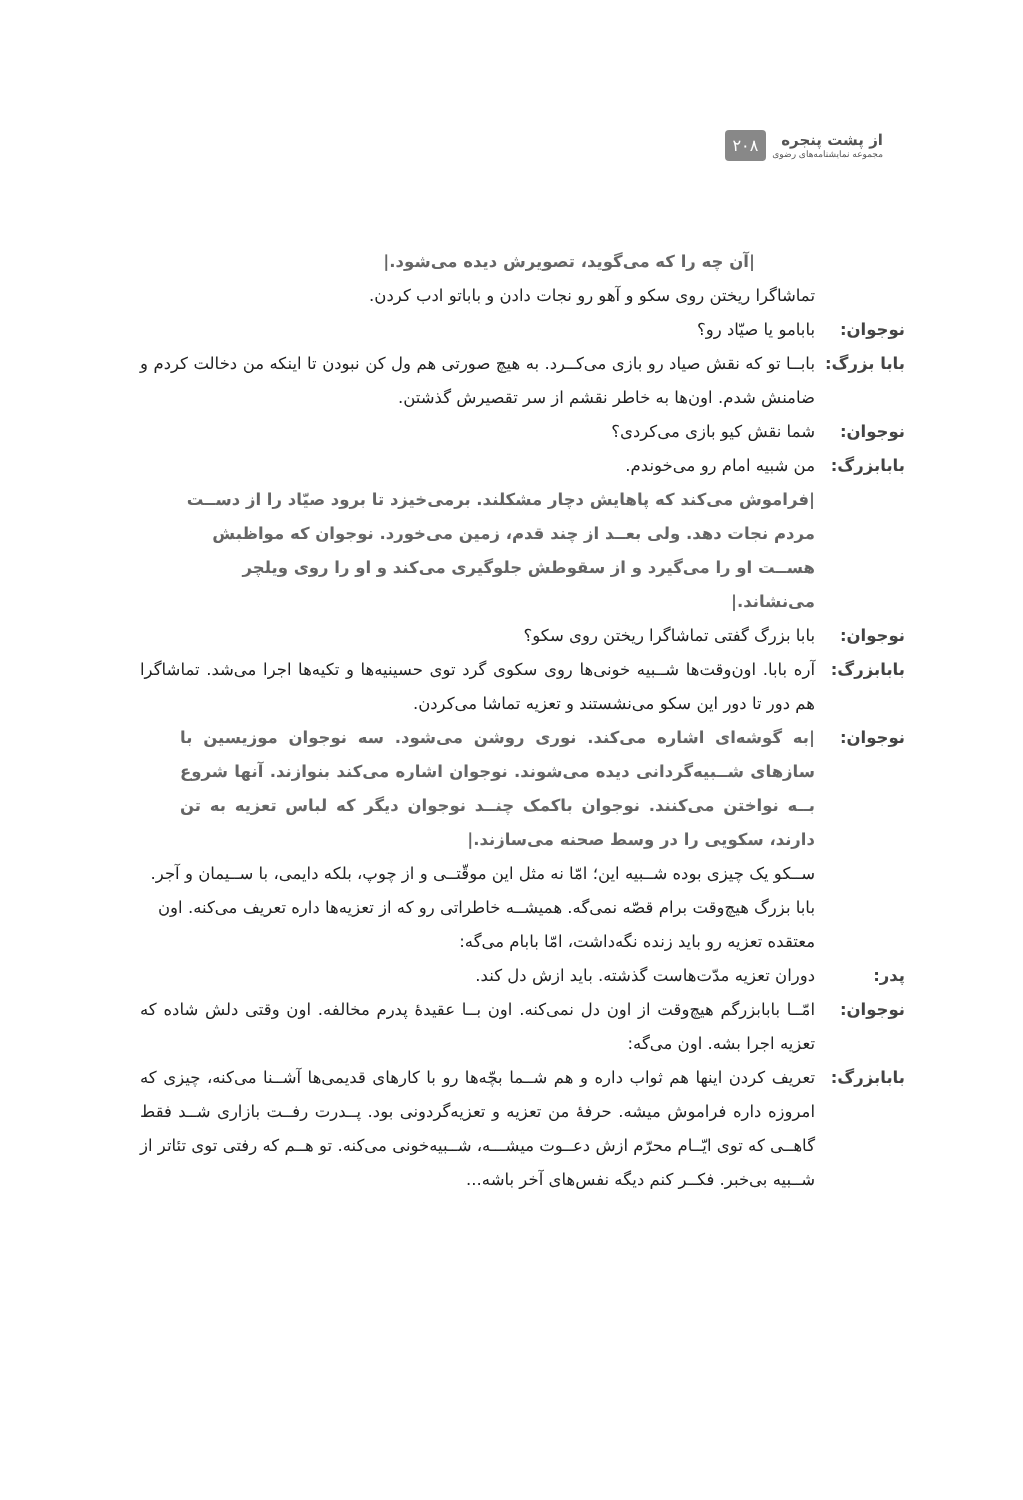از پشت پنجره
مجموعه نمایشنامه‌های رضوی
۲۰۸
|آن چه را که می‌گوید، تصویرش دیده می‌شود.|
تماشاگرا ریختن روی سکو و آهو رو نجات دادن و باباتو ادب کردن.
نوجوان: بابامو یا صیّاد رو؟
بابا بزرگ:
بابــا تو که نقش صیاد رو بازی می‌کــرد. به هیچ صورتی هم ول کن نبودن تا اینکه من دخالت کردم و ضامنش شدم. اون‌ها به خاطر نقشم از سر تقصیرش گذشتن.
نوجوان: شما نقش کیو بازی می‌کردی؟
بابابزرگ: من شبیه امام رو می‌خوندم.
|فراموش می‌کند که پاهایش دچار مشکلند. برمی‌خیزد تا برود صیّاد را از دســت مردم نجات دهد. ولی بعــد از چند قدم، زمین می‌خورد. نوجوان که مواظبش هســت او را می‌گیرد و از سقوطش جلوگیری می‌کند و او را روی ویلچر می‌نشاند.|
نوجوان: بابا بزرگ گفتی تماشاگرا ریختن روی سکو؟
بابابزرگ: آره بابا. اون‌وقت‌ها شــبیه خونی‌ها روی سکوی گرد توی حسینیه‌ها و تکیه‌ها اجرا می‌شد. تماشاگرا هم دور تا دور این سکو می‌نشستند و تعزیه تماشا می‌کردن.
نوجوان: |به گوشه‌ای اشاره می‌کند. نوری روشن می‌شود. سه نوجوان موزیسین با سازهای شــبیه‌گردانی دیده می‌شوند. نوجوان اشاره می‌کند بنوازند. آنها شروع بــه نواختن می‌کنند. نوجوان باکمک چنــد نوجوان دیگر که لباس تعزیه به تن دارند، سکویی را در وسط صحنه می‌سازند.|
ســکو یک چیزی بوده شــبیه این؛ امّا نه مثل این موقّتــی و از چوپ، بلکه دایمی، با ســیمان و آجر. بابا بزرگ هیچ‌وقت برام قصّه نمی‌گه. همیشــه خاطراتی رو که از تعزیه‌ها داره تعریف می‌کنه. اون معتقده تعزیه رو باید زنده نگه‌داشت، امّا بابام می‌گه:
پدر: دوران تعزیه مدّت‌هاست گذشته. باید ازش دل کند.
نوجوان: امّــا بابابزرگم هیچ‌وقت از اون دل نمی‌کنه. اون بــا عقیدهٔ پدرم مخالفه. اون وقتی دلش شاده که تعزیه اجرا بشه. اون می‌گه:
بابابزرگ: تعریف کردن اینها هم ثواب داره و هم شــما بچّه‌ها رو با کارهای قدیمی‌ها آشــنا می‌کنه، چیزی که امروزه داره فراموش میشه. حرفهٔ من تعزیه و تعزیه‌گردونی بود. پــدرت رفــت بازاری شــد فقط گاهــی که توی ایّــام محرّم ازش دعــوت میشـــه، شــبیه‌خونی می‌کنه. تو هــم که رفتی توی تئاتر از شــبیه بی‌خبر. فکــر کنم دیگه نفس‌های آخر باشه...